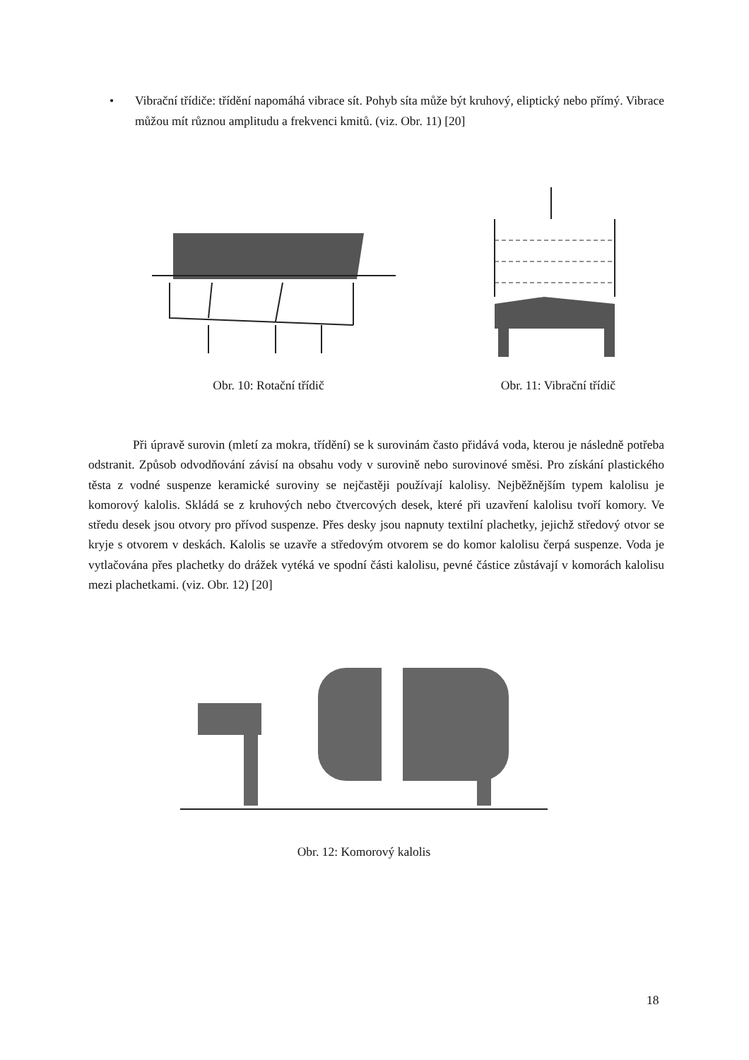• Vibrační třídiče: třídění napomáhá vibrace sít. Pohyb síta může být kruhový, eliptický nebo přímý. Vibrace můžou mít různou amplitudu a frekvenci kmitů. (viz. Obr. 11) [20]
Obr. 10: Rotační třídič Obr. 11: Vibrační třídič
Při úpravě surovin (mletí za mokra, třídění) se k surovinám často přidává voda, kterou je následně potřeba odstranit. Způsob odvodňování závisí na obsahu vody v surovině nebo surovinové směsi. Pro získání plastického těsta z vodné suspenze keramické suroviny se nejčastěji používají kalolisy. Nejběžnějším typem kalolisu je komorový kalolis. Skládá se z kruhových nebo čtvercových desek, které při uzavření kalolisu tvoří komory. Ve středu desek jsou otvory pro přívod suspenze. Přes desky jsou napnuty textilní plachetky, jejichž středový otvor se kryje s otvorem v deskách. Kalolis se uzavře a středovým otvorem se do komor kalolisu čerpá suspenze. Voda je vytlačována přes plachetky do drážek vytéká ve spodní části kalolisu, pevné částice zůstávají v komorách kalolisu mezi plachetkami. (viz. Obr. 12) [20]
Obr. 12: Komorový kalolis
18